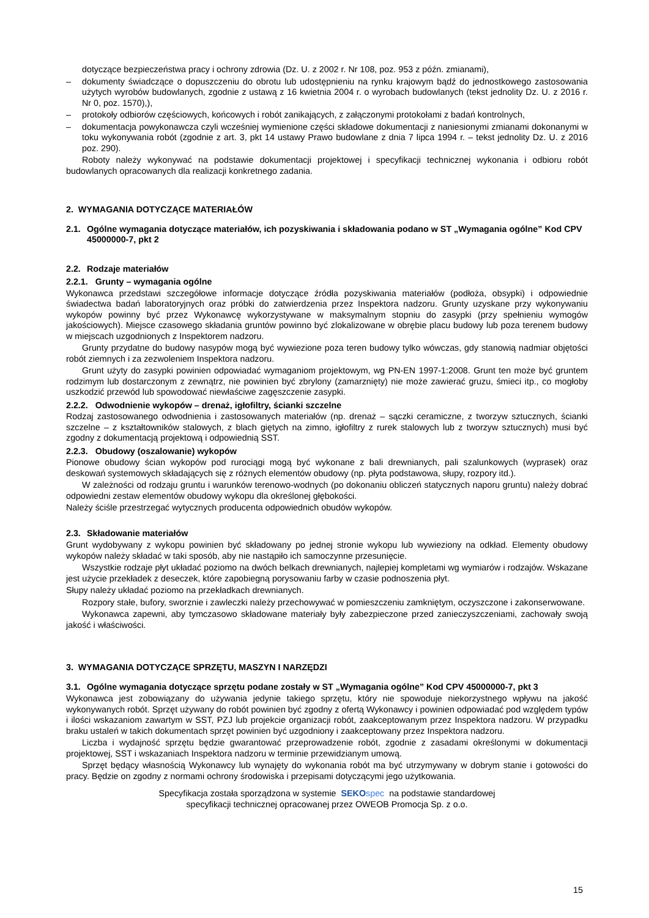dotyczące bezpieczeństwa pracy i ochrony zdrowia (Dz. U. z 2002 r. Nr 108, poz. 953 z późn. zmianami),
– dokumenty świadczące o dopuszczeniu do obrotu lub udostępnieniu na rynku krajowym bądź do jednostkowego zastosowania użytych wyrobów budowlanych, zgodnie z ustawą z 16 kwietnia 2004 r. o wyrobach budowlanych (tekst jednolity Dz. U. z 2016 r. Nr 0, poz. 1570),),
– protokoły odbiorów częściowych, końcowych i robót zanikających, z załączonymi protokołami z badań kontrolnych,
– dokumentacja powykonawcza czyli wcześniej wymienione części składowe dokumentacji z naniesionymi zmianami dokonanymi w toku wykonywania robót (zgodnie z art. 3, pkt 14 ustawy Prawo budowlane z dnia 7 lipca 1994 r. – tekst jednolity Dz. U. z 2016 poz. 290).
Roboty należy wykonywać na podstawie dokumentacji projektowej i specyfikacji technicznej wykonania i odbioru robót budowlanych opracowanych dla realizacji konkretnego zadania.
2. WYMAGANIA DOTYCZĄCE MATERIAŁÓW
2.1. Ogólne wymagania dotyczące materiałów, ich pozyskiwania i składowania podano w ST „Wymagania ogólne” Kod CPV 45000000-7, pkt 2
2.2. Rodzaje materiałów
2.2.1. Grunty – wymagania ogólne
Wykonawca przedstawi szczegółowe informacje dotyczące źródła pozyskiwania materiałów (podłoża, obsypki) i odpowiednie świadectwa badań laboratoryjnych oraz próbki do zatwierdzenia przez Inspektora nadzoru. Grunty uzyskane przy wykonywaniu wykopów powinny być przez Wykonawcę wykorzystywane w maksymalnym stopniu do zasypki (przy spełnieniu wymogów jakościowych). Miejsce czasowego składania gruntów powinno być zlokalizowane w obrębie placu budowy lub poza terenem budowy w miejscach uzgodnionych z Inspektorem nadzoru.
Grunty przydatne do budowy nasypów mogą być wywiezione poza teren budowy tylko wówczas, gdy stanowią nadmiar objętości robót ziemnych i za zezwoleniem Inspektora nadzoru.
Grunt użyty do zasypki powinien odpowiadać wymaganiom projektowym, wg PN-EN 1997-1:2008. Grunt ten może być gruntem rodzimym lub dostarczonym z zewnątrz, nie powinien być zbrylony (zamarznięty) nie może zawierać gruzu, śmieci itp., co mogłoby uszkodzić przewód lub spowodować niewłaściwe zagęszczenie zasypki.
2.2.2. Odwodnienie wykopów – drenaż, igłofiltry, ścianki szczelne
Rodzaj zastosowanego odwodnienia i zastosowanych materiałów (np. drenaż – sączki ceramiczne, z tworzyw sztucznych, ścianki szczelne – z kształtowników stalowych, z blach giętych na zimno, igłofiltry z rurek stalowych lub z tworzyw sztucznych) musi być zgodny z dokumentacją projektową i odpowiednią SST.
2.2.3. Obudowy (oszalowanie) wykopów
Pionowe obudowy ścian wykopów pod rurociągi mogą być wykonane z bali drewnianych, pali szalunkowych (wyprasek) oraz deskowań systemowych składających się z różnych elementów obudowy (np. płyta podstawowa, słupy, rozpory itd.).
W zależności od rodzaju gruntu i warunków terenowo-wodnych (po dokonaniu obliczeń statycznych naporu gruntu) należy dobrać odpowiedni zestaw elementów obudowy wykopu dla określonej głębokości.
Należy ściśle przestrzegać wytycznych producenta odpowiednich obudów wykopów.
2.3. Składowanie materiałów
Grunt wydobywany z wykopu powinien być składowany po jednej stronie wykopu lub wywieziony na odkład. Elementy obudowy wykopów należy składać w taki sposób, aby nie nastąpiło ich samoczynne przesunięcie.
Wszystkie rodzaje płyt układać poziomo na dwóch belkach drewnianych, najlepiej kompletami wg wymiarów i rodzajów. Wskazane jest użycie przekładek z deseczek, które zapobiegną porysowaniu farby w czasie podnoszenia płyt.
Słupy należy układać poziomo na przekładkach drewnianych.
Rozpory stałe, bufory, sworznie i zawleczki należy przechowywać w pomieszczeniu zamkniętym, oczyszczone i zakonserwowane.
Wykonawca zapewni, aby tymczasowo składowane materiały były zabezpieczone przed zanieczyszczeniami, zachowały swoją jakość i właściwości.
3. WYMAGANIA DOTYCZĄCE SPRZĘTU, MASZYN I NARZĘDZI
3.1. Ogólne wymagania dotyczące sprzętu podane zostały w ST „Wymagania ogólne” Kod CPV 45000000-7, pkt 3
Wykonawca jest zobowiązany do używania jedynie takiego sprzętu, który nie spowoduje niekorzystnego wpływu na jakość wykonywanych robót. Sprzęt używany do robót powinien być zgodny z ofertą Wykonawcy i powinien odpowiadać pod względem typów i ilości wskazaniom zawartym w SST, PZJ lub projekcie organizacji robót, zaakceptowanym przez Inspektora nadzoru. W przypadku braku ustaleń w takich dokumentach sprzęt powinien być uzgodniony i zaakceptowany przez Inspektora nadzoru.
Liczba i wydajność sprzętu będzie gwarantować przeprowadzenie robót, zgodnie z zasadami określonymi w dokumentacji projektowej, SST i wskazaniach Inspektora nadzoru w terminie przewidzianym umową.
Sprzęt będący własnością Wykonawcy lub wynajęty do wykonania robót ma być utrzymywany w dobrym stanie i gotowości do pracy. Będzie on zgodny z normami ochrony środowiska i przepisami dotyczącymi jego użytkowania.
Specyfikacja została sporządzona w systemie SEKO spec na podstawie standardowej
specyfikacji technicznej opracowanej przez OWEOB Promocja Sp. z o.o.
15